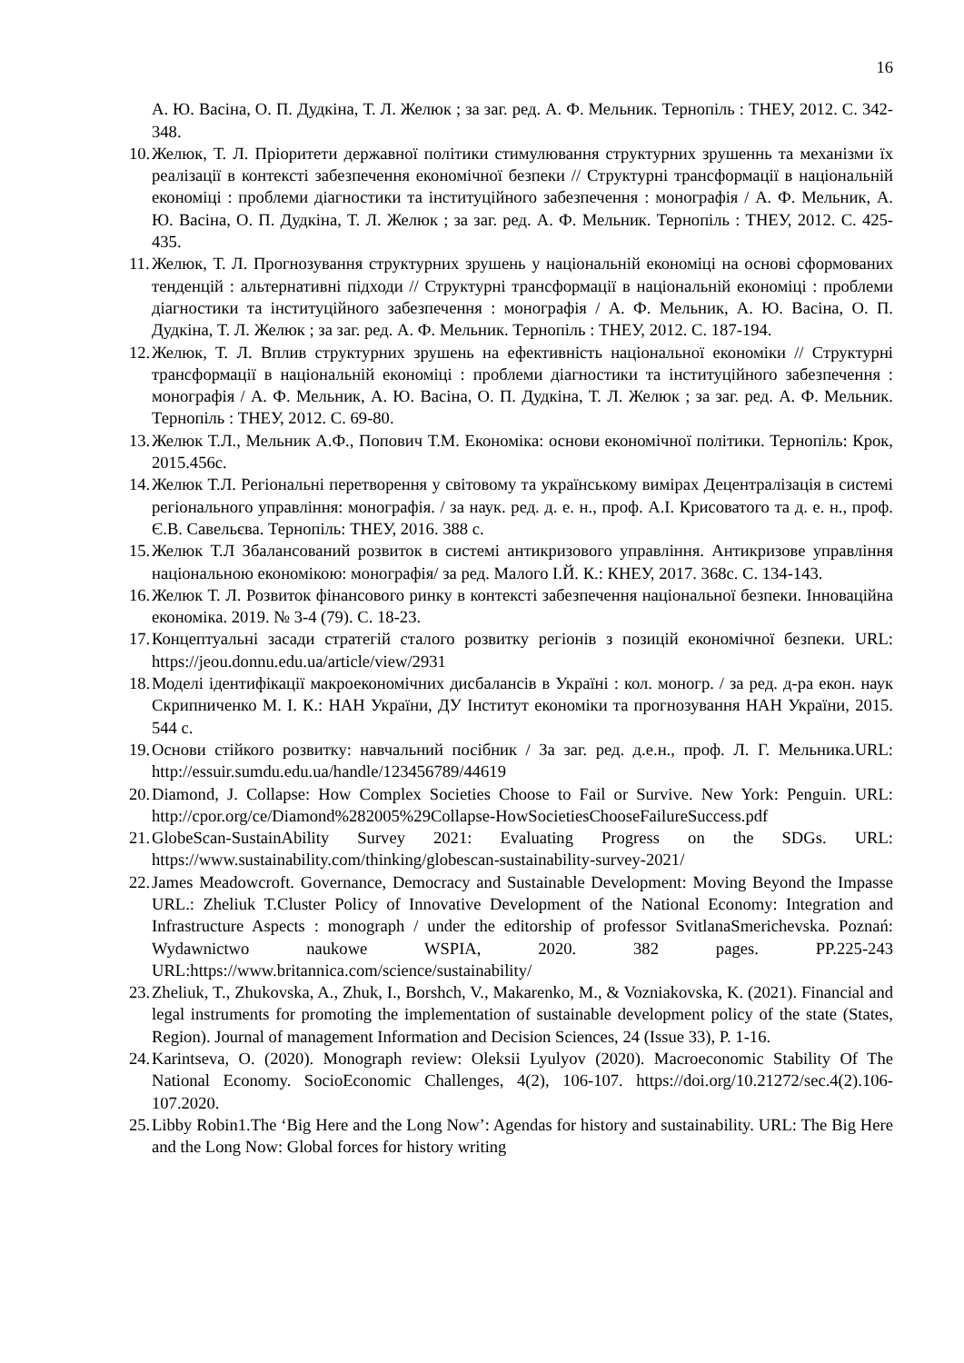16
А. Ю. Васіна, О. П. Дудкіна, Т. Л. Желюк ; за заг. ред. А. Ф. Мельник. Тернопіль : ТНЕУ, 2012. С. 342-348.
10. Желюк, Т. Л. Пріоритети державної політики стимулювання структурних зрушеннь та механізми їх реалізації в контексті забезпечення економічної безпеки // Структурні трансформації в національній економіці : проблеми діагностики та інституційного забезпечення : монографія / А. Ф. Мельник, А. Ю. Васіна, О. П. Дудкіна, Т. Л. Желюк ; за заг. ред. А. Ф. Мельник. Тернопіль : ТНЕУ, 2012. С. 425-435.
11. Желюк, Т. Л. Прогнозування структурних зрушень у національній економіці на основі сформованих тенденцій : альтернативні підходи // Структурні трансформації в національній економіці : проблеми діагностики та інституційного забезпечення : монографія / А. Ф. Мельник, А. Ю. Васіна, О. П. Дудкіна, Т. Л. Желюк ; за заг. ред. А. Ф. Мельник. Тернопіль : ТНЕУ, 2012. С. 187-194.
12. Желюк, Т. Л. Вплив структурних зрушень на ефективність національної економіки // Структурні трансформації в національній економіці : проблеми діагностики та інституційного забезпечення : монографія / А. Ф. Мельник, А. Ю. Васіна, О. П. Дудкіна, Т. Л. Желюк ; за заг. ред. А. Ф. Мельник. Тернопіль : ТНЕУ, 2012. С. 69-80.
13. Желюк Т.Л., Мельник А.Ф., Попович Т.М. Економіка: основи економічної політики. Тернопіль: Крок, 2015.456с.
14. Желюк Т.Л. Регіональні перетворення у світовому та українському вимірах Децентралізація в системі регіонального управління: монографія. / за наук. ред. д. е. н., проф. А.І. Крисоватого та д. е. н., проф. Є.В. Савельєва. Тернопіль: ТНЕУ, 2016. 388 с.
15. Желюк Т.Л Збалансований розвиток в системі антикризового управління. Антикризове управління національною економікою: монографія/ за ред. Малого І.Й. К.: КНЕУ, 2017. 368с. С. 134-143.
16. Желюк Т. Л. Розвиток фінансового ринку в контексті забезпечення національної безпеки. Інноваційна економіка. 2019. № 3-4 (79). С. 18-23.
17. Концептуальні засади стратегій сталого розвитку регіонів з позицій економічної безпеки. URL: https://jeou.donnu.edu.ua/article/view/2931
18. Моделі ідентифікації макроекономічних дисбалансів в Україні : кол. моногр. / за ред. д-ра екон. наук Скрипниченко М. І. К.: НАН України, ДУ Інститут економіки та прогнозування НАН України, 2015. 544 с.
19. Основи стійкого розвитку: навчальний посібник / За заг. ред. д.е.н., проф. Л. Г. Мельника.URL: http://essuir.sumdu.edu.ua/handle/123456789/44619
20. Diamond, J. Collapse: How Complex Societies Choose to Fail or Survive. New York: Penguin. URL: http://cpor.org/ce/Diamond%282005%29Collapse-HowSocietiesChooseFailureSuccess.pdf
21. GlobeScan-SustainAbility Survey 2021: Evaluating Progress on the SDGs. URL: https://www.sustainability.com/thinking/globescan-sustainability-survey-2021/
22. James Meadowcroft. Governance, Democracy and Sustainable Development: Moving Beyond the Impasse URL.: Zheliuk T.Cluster Policy of Innovative Development of the National Economy: Integration and Infrastructure Aspects : monograph / under the editorship of professor SvitlanaSmerichevska. Poznań: Wydawnictwo naukowe WSPIA, 2020. 382 pages. PP.225-243 URL:https://www.britannica.com/science/sustainability/
23. Zheliuk, T., Zhukovska, A., Zhuk, I., Borshch, V., Makarenko, M., & Vozniakovska, K. (2021). Financial and legal instruments for promoting the implementation of sustainable development policy of the state (States, Region). Journal of management Information and Decision Sciences, 24 (Issue 33), P. 1-16.
24. Karintseva, O. (2020). Monograph review: Oleksii Lyulyov (2020). Macroeconomic Stability Of The National Economy. SocioEconomic Challenges, 4(2), 106-107. https://doi.org/10.21272/sec.4(2).106-107.2020.
25. Libby Robin1.The ‘Big Here and the Long Now’: Agendas for history and sustainability. URL: The Big Here and the Long Now: Global forces for history writing